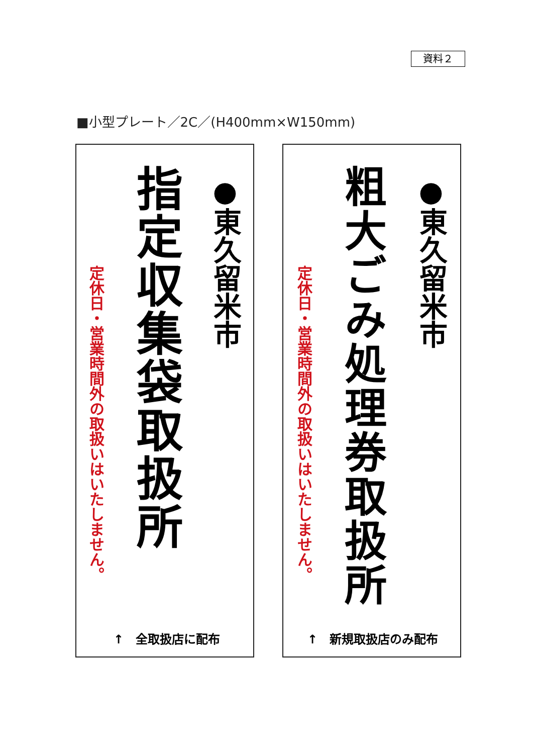資料２
■小型プレート／2C／(H400mm×W150mm)
●東久留米市
指定収集袋取扱所
定休日・営業時間外の取扱いはいたしません。
●東久留米市
粗大ごみ処理券取扱所
定休日・営業時間外の取扱いはいたしません。
↑　全取扱店に配布 ↑　新規取扱店のみ配布